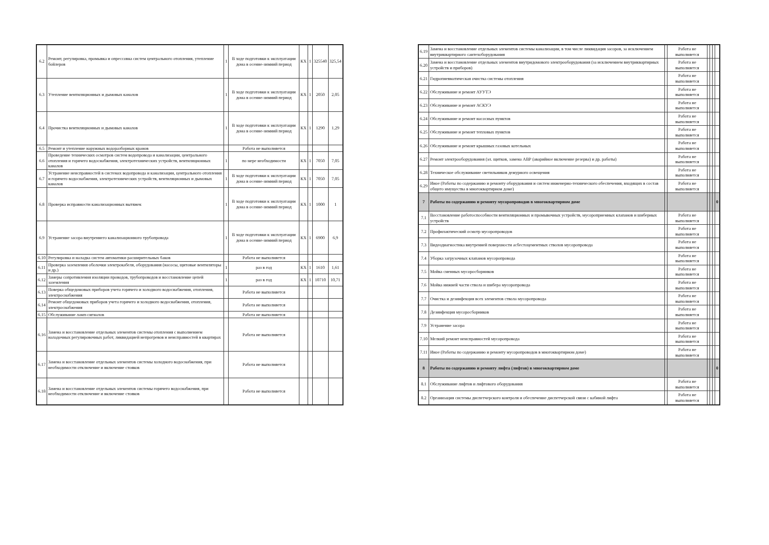| 6.2 | Ремонт, регулировка, промывка и опрессовка систем центрального отопления, утепление бойлеров | 1 | В ходе подготовки к эксплуатации дома в осенне-зимний период | КХ | 1 | 325540 | 325,54 |
| 6.3 | Утепление вентиляционных и дымовых каналов | 1 | В ходе подготовки к эксплуатации дома в осенне-зимний период | КХ | 1 | 2050 | 2,05 |
| 6.4 | Прочистка вентиляционных и дымовых каналов | 1 | В ходе подготовки к эксплуатации дома в осенне-зимний период | КХ | 1 | 1290 | 1,29 |
| 6.5 | Ремонт и утепление наружных водоразборных кранов | | Работа не выполняется | | | | |
| 6.6 | Проведение технических осмотров систем водопровода и канализации, центрального отопления и горячего водоснабжения, электротехнических устройств, вентиляционных каналов | 1 | по мере необходимости | КХ | 1 | 7050 | 7,05 |
| 6.7 | Устранение неисправностей в системах водопровода и канализации, центрального отопления и горячего водоснабжения, электротехнических устройств, вентиляционных и дымовых каналов | 1 | В ходе подготовки к эксплуатации дома в осенне-зимний период | КХ | 1 | 7050 | 7,05 |
| 6.8 | Проверка исправности канализационных вытяжек | 1 | В ходе подготовки к эксплуатации дома в осенне-зимний период | КХ | 1 | 1000 | 1 |
| 6.9 | Устранение засора внутреннего канализационного трубопровода | 1 | В ходе подготовки к эксплуатации дома в осенне-зимний период | КХ | 1 | 6900 | 6,9 |
| 6.10 | Регулировка и наладка систем автоматики расширительных баков | | Работа не выполняется | | | | |
| 6.11 | Проверка заземления оболочки электрокабеля, оборудования (насосы, щитовые вентиляторы и др.) | 1 | раз в год | КХ | 1 | 1610 | 1,61 |
| 6.12 | Замеры сопротивления изоляции проводов, трубопроводов и восстановление цепей заземления | 1 | раз в год | КХ | 1 | 10710 | 10,71 |
| 6.13 | Поверка общедомовых приборов учета горячего и холодного водоснабжения, отопления, электроснабжения | | Работа не выполняется | | | | |
| 6.14 | Ремонт общедомовых приборов учета горячего и холодного водоснабжения, отопления, электроснабжения | | Работа не выполняется | | | | |
| 6.15 | Обслуживание ламп-сигналов | | Работа не выполняется | | | | |
| 6.16 | Замена и восстановление отдельных элементов системы отопления с выполнением наладочных регулировочных работ, ликвидацией непрогревов и неисправностей в квартирах | | Работа не выполняется | | | | |
| 6.17 | Замена и восстановление отдельных элементов системы холодного водоснабжения, при необходимости отключение и включение стояков | | Работа не выполняется | | | | |
| 6.18 | Замена и восстановление отдельных элементов системы горячего водоснабжения, при необходимости отключение и включение стояков | | Работа не выполняется | | | | |
| 6.19 | Замена и восстановление отдельных элементов системы канализации, в том числе ликвидация засоров, за исключением внутриквартирного сантехоборудования | | Работа не выполняется | | | | |
| 6.20 | Замена и восстановление отдельных элементов внутридомового электрооборудования (за исключением внутриквартирных устройств и приборов) | | Работа не выполняется | | | | |
| 6.21 | Гидропневматическая очистка системы отопления | | Работа не выполняется | | | | |
| 6.22 | Обслуживание и ремонт АУУТЭ | | Работа не выполняется | | | | |
| 6.23 | Обслуживание и ремонт АСКУЭ | | Работа не выполняется | | | | |
| 6.24 | Обслуживание и ремонт насосных пунктов | | Работа не выполняется | | | | |
| 6.25 | Обслуживание и ремонт тепловых пунктов | | Работа не выполняется | | | | |
| 6.26 | Обслуживание и ремонт крышных газовых котельных | | Работа не выполняется | | | | |
| 6.27 | Ремонт электрооборудования (эл. щитков, замена АВР (аварийное включение резерва) и др. работы) | | Работа не выполняется | | | | |
| 6.28 | Техническое обслуживание светильников дежурного освещения | | Работа не выполняется | | | | |
| 6.29 | Иное (Работы по содержанию и ремонту оборудования и систем инженерно-технического обеспечения, входящих в состав общего имущества в многоквартирном доме) | | Работа не выполняется | | | | |
| 7 | Работы по содержанию и ремонту мусоропроводов в многоквартирном доме | | | | | | 0 |
| 7.1 | Восстановление работоспособности вентиляционных и промывочных устройств, мусороприемных клапанов и шиберных устройств | | Работа не выполняется | | | | |
| 7.2 | Профилактический осмотр мусоропроводов | | Работа не выполняется | | | | |
| 7.3 | Видеодиагностика внутренней поверхности асбестоцементных стволов мусоропровода | | Работа не выполняется | | | | |
| 7.4 | Уборка загрузочных клапанов мусоропровода | | Работа не выполняется | | | | |
| 7.5 | Мойка сменных мусоросборников | | Работа не выполняется | | | | |
| 7.6 | Мойка нижней части ствола и шибера мусоропровода | | Работа не выполняется | | | | |
| 7.7 | Очистка и дезинфекция всех элементов ствола мусоропровода | | Работа не выполняется | | | | |
| 7.8 | Дезинфекция мусоросборников | | Работа не выполняется | | | | |
| 7.9 | Устранение засора | | Работа не выполняется | | | | |
| 7.10 | Мелкий ремонт неисправностей мусоропровода | | Работа не выполняется | | | | |
| 7.11 | Иное (Работы по содержанию и ремонту мусоропроводов в многоквартирном доме) | | Работа не выполняется | | | | |
| 8 | Работы по содержанию и ремонту лифта (лифтов) в многоквартирном доме | | | | | | 0 |
| 8.1 | Обслуживание лифтов и лифтового оборудования | | Работа не выполняется | | | | |
| 8.2 | Организация системы диспетчерского контроля и обеспечение диспетчерской связи с кабиной лифта | | Работа не выполняется | | | | |